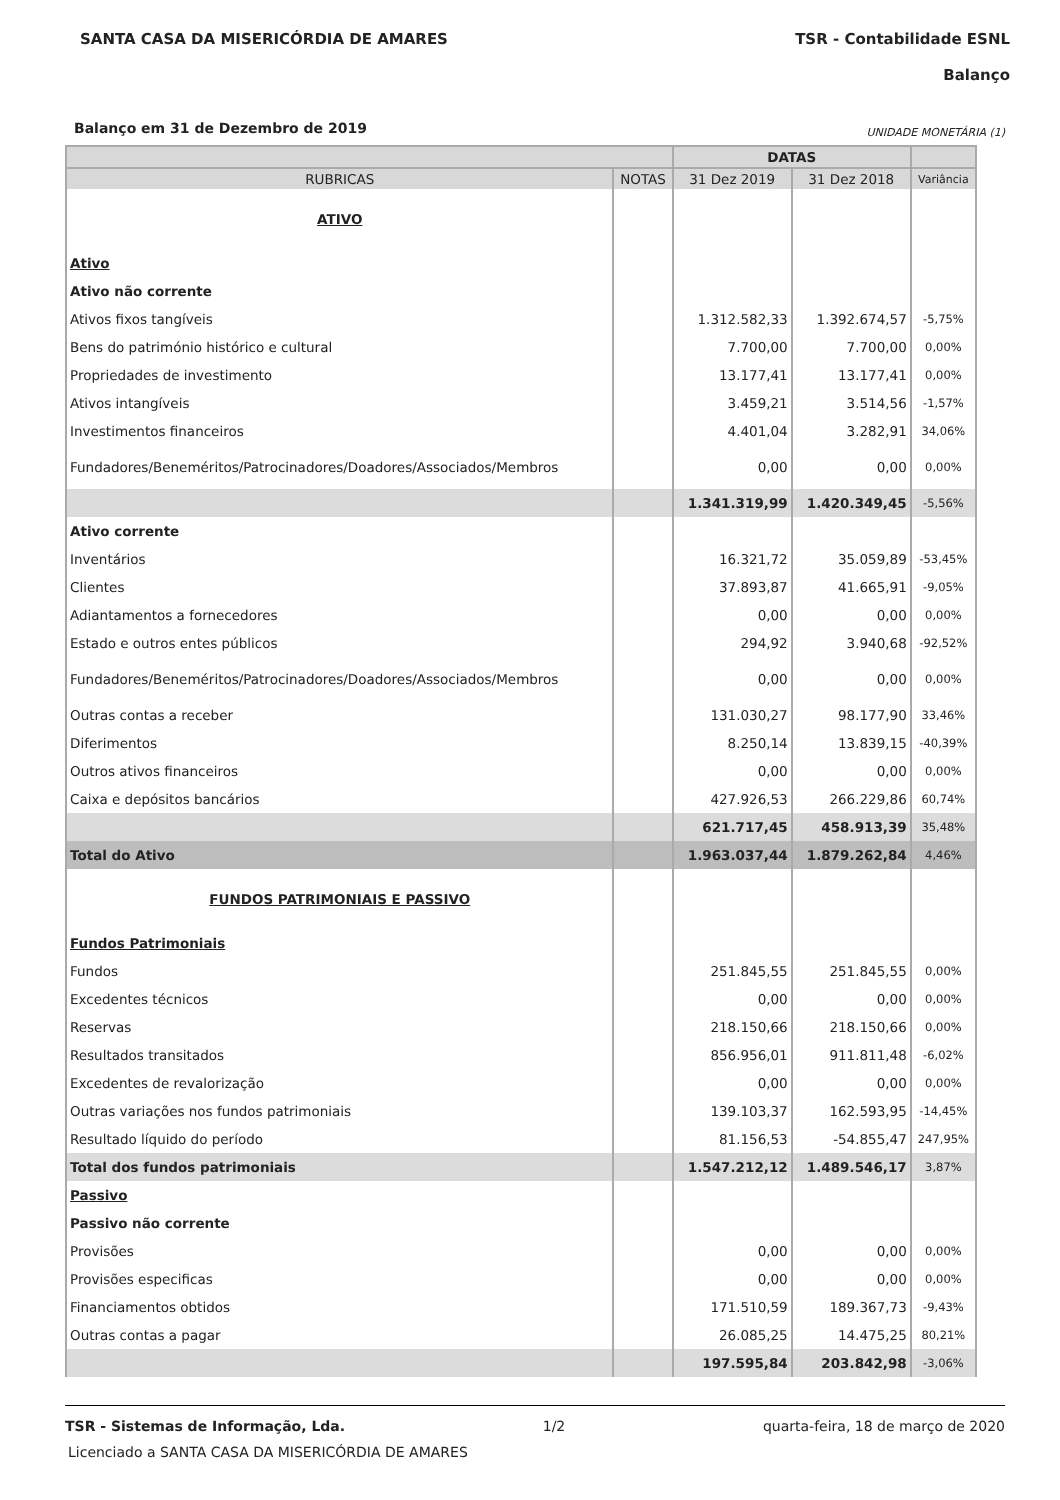SANTA CASA DA MISERICÓRDIA DE AMARES TSR - Contabilidade ESNL
Balanço
Balanço em 31 de Dezembro de 2019 UNIDADE MONETÁRIA (1)
| | | DATAS | | |
| --- | --- | --- | --- | --- |
| RUBRICAS | NOTAS | 31 Dez 2019 | 31 Dez 2018 | Variância |
| ATIVO | | | | |
| Ativo | | | | |
| Ativo não corrente | | | | |
| Ativos fixos tangíveis | | 1.312.582,33 | 1.392.674,57 | -5,75% |
| Bens do património histórico e cultural | | 7.700,00 | 7.700,00 | 0,00% |
| Propriedades de investimento | | 13.177,41 | 13.177,41 | 0,00% |
| Ativos intangíveis | | 3.459,21 | 3.514,56 | -1,57% |
| Investimentos financeiros | | 4.401,04 | 3.282,91 | 34,06% |
| Fundadores/Beneméritos/Patrocinadores/Doadores/Associados/Membros | | 0,00 | 0,00 | 0,00% |
| | | 1.341.319,99 | 1.420.349,45 | -5,56% |
| Ativo corrente | | | | |
| Inventários | | 16.321,72 | 35.059,89 | -53,45% |
| Clientes | | 37.893,87 | 41.665,91 | -9,05% |
| Adiantamentos a fornecedores | | 0,00 | 0,00 | 0,00% |
| Estado e outros entes públicos | | 294,92 | 3.940,68 | -92,52% |
| Fundadores/Beneméritos/Patrocinadores/Doadores/Associados/Membros | | 0,00 | 0,00 | 0,00% |
| Outras contas a receber | | 131.030,27 | 98.177,90 | 33,46% |
| Diferimentos | | 8.250,14 | 13.839,15 | -40,39% |
| Outros ativos financeiros | | 0,00 | 0,00 | 0,00% |
| Caixa e depósitos bancários | | 427.926,53 | 266.229,86 | 60,74% |
| | | 621.717,45 | 458.913,39 | 35,48% |
| Total do Ativo | | 1.963.037,44 | 1.879.262,84 | 4,46% |
| FUNDOS PATRIMONIAIS E PASSIVO | | | | |
| Fundos Patrimoniais | | | | |
| Fundos | | 251.845,55 | 251.845,55 | 0,00% |
| Excedentes técnicos | | 0,00 | 0,00 | 0,00% |
| Reservas | | 218.150,66 | 218.150,66 | 0,00% |
| Resultados transitados | | 856.956,01 | 911.811,48 | -6,02% |
| Excedentes de revalorização | | 0,00 | 0,00 | 0,00% |
| Outras variações nos fundos patrimoniais | | 139.103,37 | 162.593,95 | -14,45% |
| Resultado líquido do período | | 81.156,53 | -54.855,47 | 247,95% |
| Total dos fundos patrimoniais | | 1.547.212,12 | 1.489.546,17 | 3,87% |
| Passivo | | | | |
| Passivo não corrente | | | | |
| Provisões | | 0,00 | 0,00 | 0,00% |
| Provisões especificas | | 0,00 | 0,00 | 0,00% |
| Financiamentos obtidos | | 171.510,59 | 189.367,73 | -9,43% |
| Outras contas a pagar | | 26.085,25 | 14.475,25 | 80,21% |
| | | 197.595,84 | 203.842,98 | -3,06% |
TSR - Sistemas de Informação, Lda. 1/2 quarta-feira, 18 de março de 2020
Licenciado a SANTA CASA DA MISERICÓRDIA DE AMARES